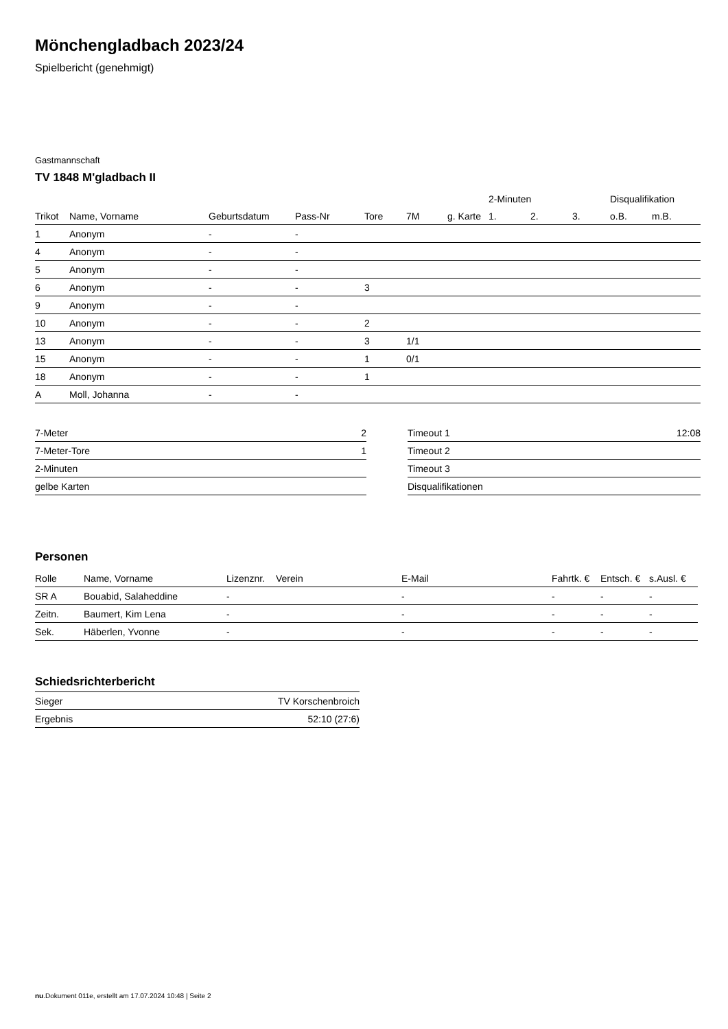Mönchengladbach 2023/24
Spielbericht (genehmigt)
Gastmannschaft
TV 1848 M'gladbach II
| | | | | | | | 2-Minuten | | | Disqualifikation | |
| --- | --- | --- | --- | --- | --- | --- | --- | --- | --- | --- | --- |
| Trikot | Name, Vorname | Geburtsdatum | Pass-Nr | Tore | 7M | g. Karte | 1. | 2. | 3. | o.B. | m.B. |
| 1 | Anonym | - | - | | | | | | | | |
| 4 | Anonym | - | - | | | | | | | | |
| 5 | Anonym | - | - | | | | | | | | |
| 6 | Anonym | - | - | 3 | | | | | | | |
| 9 | Anonym | - | - | | | | | | | | |
| 10 | Anonym | - | - | 2 | | | | | | | |
| 13 | Anonym | - | - | 3 | 1/1 | | | | | | |
| 15 | Anonym | - | - | 1 | 0/1 | | | | | | |
| 18 | Anonym | - | - | 1 | | | | | | | |
| A | Moll, Johanna | - | - | | | | | | | | |
| 7-Meter | 2 |
| 7-Meter-Tore | 1 |
| 2-Minuten | |
| gelbe Karten | |
| Timeout 1 | 12:08 |
| Timeout 2 | |
| Timeout 3 | |
| Disqualifikationen | |
Personen
| Rolle | Name, Vorname | Lizenznr. | Verein | E-Mail | Fahrtk. € | Entsch. € | s.Ausl. € |
| --- | --- | --- | --- | --- | --- | --- | --- |
| SR A | Bouabid, Salaheddine | - | | - | - | - | - |
| Zeitn. | Baumert, Kim Lena | - | | - | - | - | - |
| Sek. | Häberlen, Yvonne | - | | - | - | - | - |
Schiedsrichterbericht
| Sieger | TV Korschenbroich |
| Ergebnis | 52:10 (27:6) |
nu.Dokument 011e, erstellt am 17.07.2024 10:48 | Seite 2